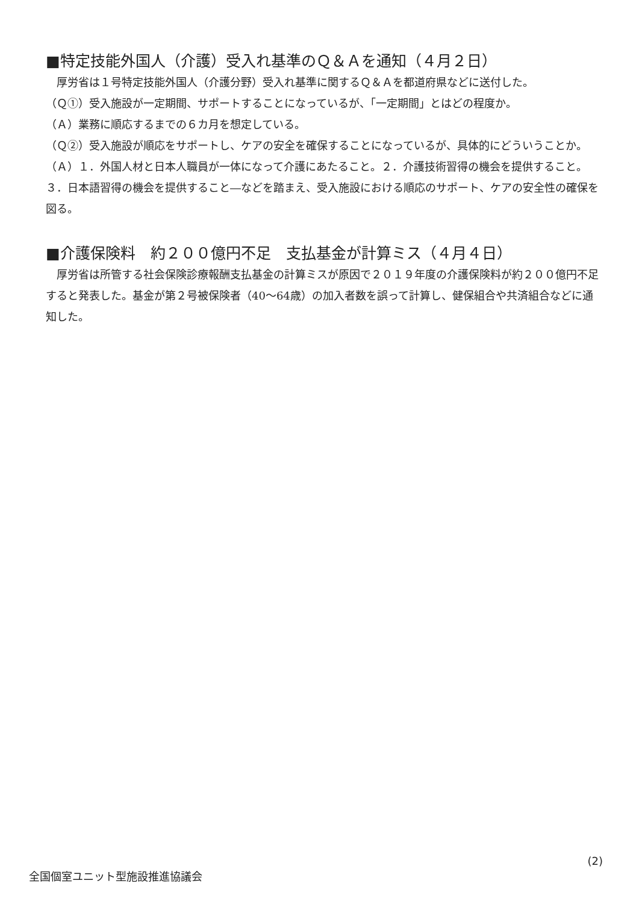■特定技能外国人（介護）受入れ基準のＱ＆Ａを通知（４月２日）
　厚労省は１号特定技能外国人（介護分野）受入れ基準に関するＱ＆Ａを都道府県などに送付した。
（Ｑ①）受入施設が一定期間、サポートすることになっているが、「一定期間」とはどの程度か。
（Ａ）業務に順応するまでの６カ月を想定している。
（Ｑ②）受入施設が順応をサポートし、ケアの安全を確保することになっているが、具体的にどういうことか。
（Ａ）１．外国人材と日本人職員が一体になって介護にあたること。２．介護技術習得の機会を提供すること。３．日本語習得の機会を提供すること―などを踏まえ、受入施設における順応のサポート、ケアの安全性の確保を図る。
■介護保険料　約２００億円不足　支払基金が計算ミス（４月４日）
　厚労省は所管する社会保険診療報酬支払基金の計算ミスが原因で２０１９年度の介護保険料が約２００億円不足すると発表した。基金が第２号被保険者（40～64歳）の加入者数を誤って計算し、健保組合や共済組合などに通知した。
全国個室ユニット型施設推進協議会 (2)